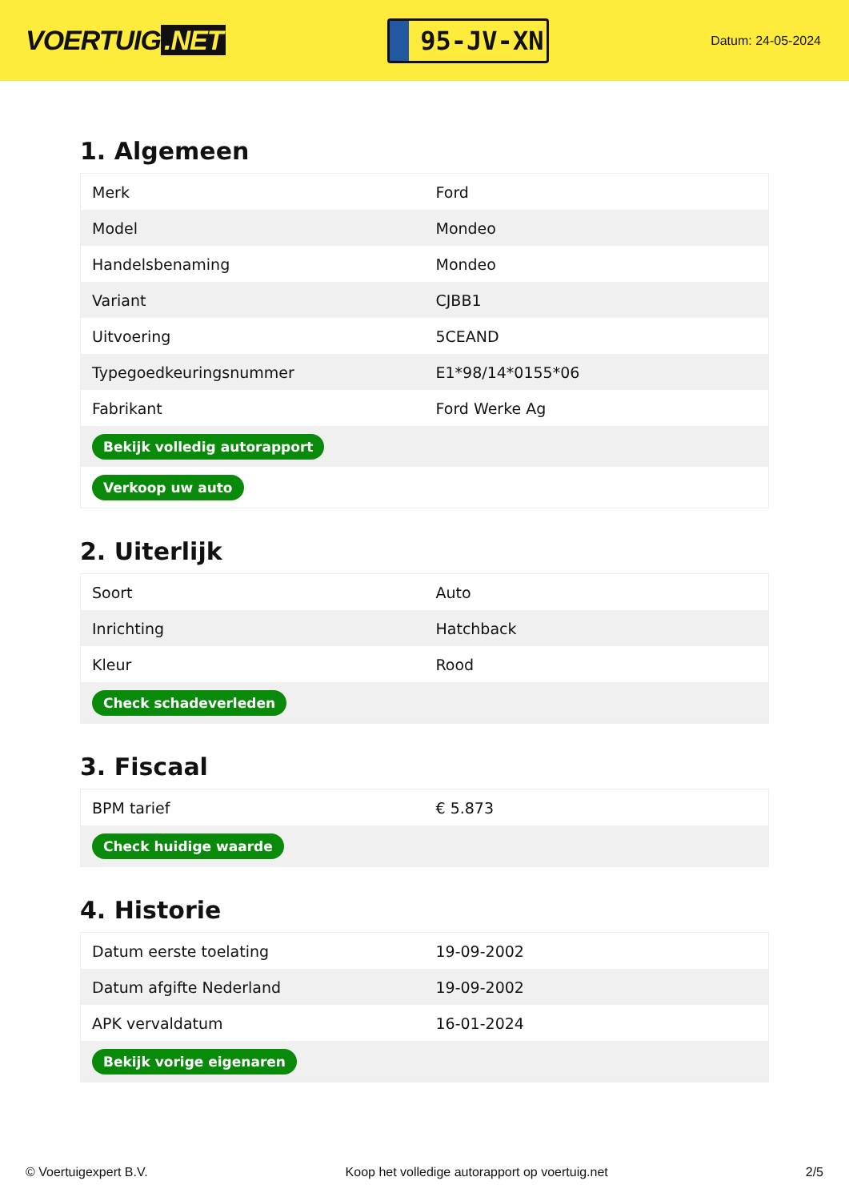VOERTUIG.NET
95-JV-XN
Datum: 24-05-2024
1. Algemeen
| Merk | Ford |
| Model | Mondeo |
| Handelsbenaming | Mondeo |
| Variant | CJBB1 |
| Uitvoering | 5CEAND |
| Typegoedkeuringsnummer | E1*98/14*0155*06 |
| Fabrikant | Ford Werke Ag |
| Bekijk volledig autorapport | |
| Verkoop uw auto | |
2. Uiterlijk
| Soort | Auto |
| Inrichting | Hatchback |
| Kleur | Rood |
| Check schadeverleden | |
3. Fiscaal
| BPM tarief | € 5.873 |
| Check huidige waarde | |
4. Historie
| Datum eerste toelating | 19-09-2002 |
| Datum afgifte Nederland | 19-09-2002 |
| APK vervaldatum | 16-01-2024 |
| Bekijk vorige eigenaren | |
© Voertuigexpert B.V. Koop het volledige autorapport op voertuig.net 2/5